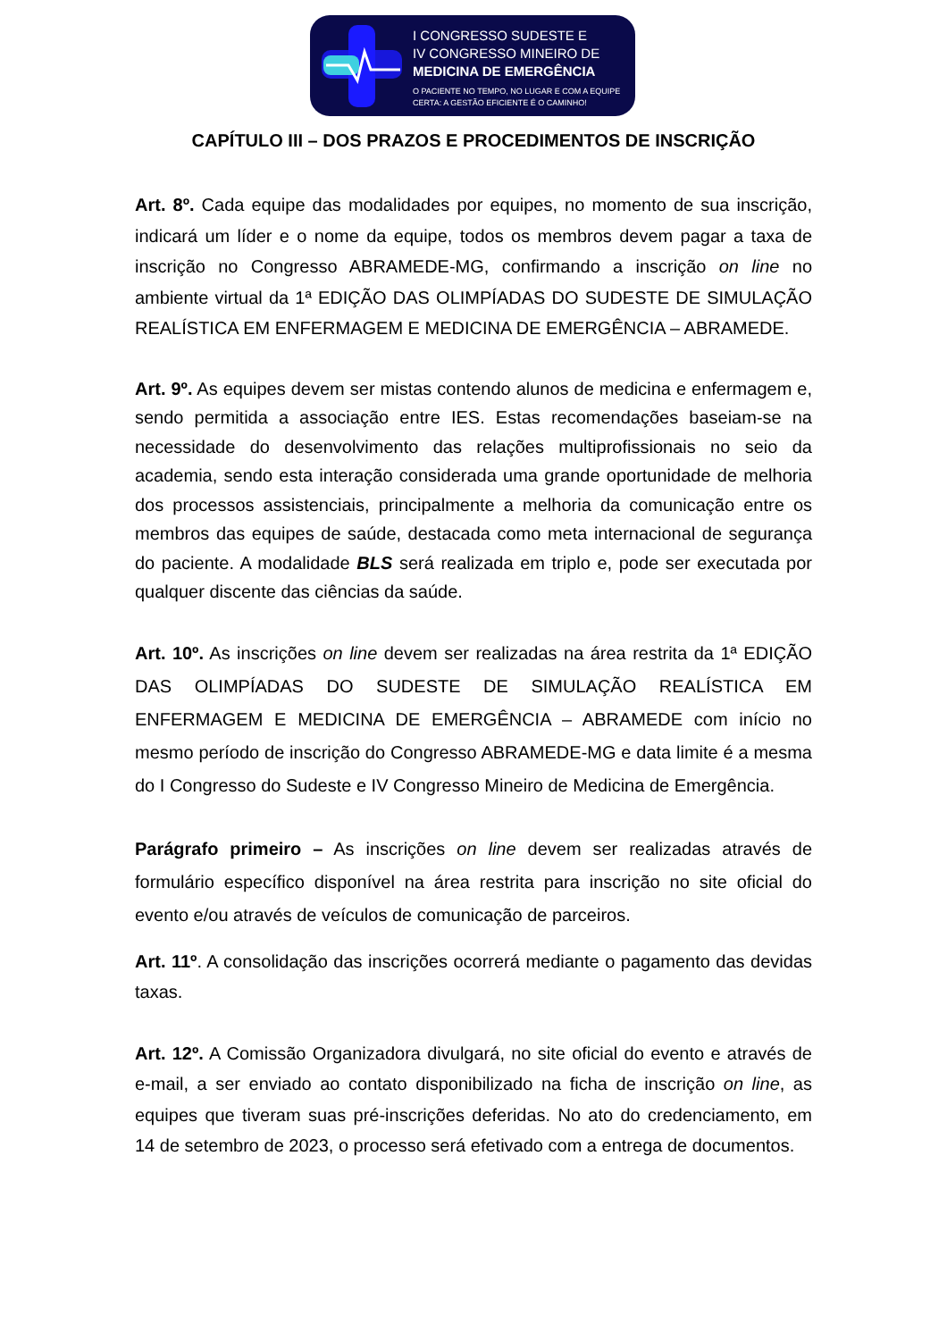I CONGRESSO SUDESTE E
IV CONGRESSO MINEIRO DE
MEDICINA DE EMERGÊNCIA
O PACIENTE NO TEMPO, NO LUGAR E COM A EQUIPE
CERTA: A GESTÃO EFICIENTE É O CAMINHO!
CAPÍTULO III – DOS PRAZOS E PROCEDIMENTOS DE INSCRIÇÃO
Art. 8º. Cada equipe das modalidades por equipes, no momento de sua inscrição, indicará um líder e o nome da equipe, todos os membros devem pagar a taxa de inscrição no Congresso ABRAMEDE-MG, confirmando a inscrição on line no ambiente virtual da 1ª EDIÇÃO DAS OLIMPÍADAS DO SUDESTE DE SIMULAÇÃO REALÍSTICA EM ENFERMAGEM E MEDICINA DE EMERGÊNCIA – ABRAMEDE.
Art. 9º. As equipes devem ser mistas contendo alunos de medicina e enfermagem e, sendo permitida a associação entre IES. Estas recomendações baseiam-se na necessidade do desenvolvimento das relações multiprofissionais no seio da academia, sendo esta interação considerada uma grande oportunidade de melhoria dos processos assistenciais, principalmente a melhoria da comunicação entre os membros das equipes de saúde, destacada como meta internacional de segurança do paciente. A modalidade BLS será realizada em triplo e, pode ser executada por qualquer discente das ciências da saúde.
Art. 10º. As inscrições on line devem ser realizadas na área restrita da 1ª EDIÇÃO DAS OLIMPÍADAS DO SUDESTE DE SIMULAÇÃO REALÍSTICA EM ENFERMAGEM E MEDICINA DE EMERGÊNCIA – ABRAMEDE com início no mesmo período de inscrição do Congresso ABRAMEDE-MG e data limite é a mesma do I Congresso do Sudeste e IV Congresso Mineiro de Medicina de Emergência.
Parágrafo primeiro – As inscrições on line devem ser realizadas através de formulário específico disponível na área restrita para inscrição no site oficial do evento e/ou através de veículos de comunicação de parceiros.
Art. 11º. A consolidação das inscrições ocorrerá mediante o pagamento das devidas taxas.
Art. 12º. A Comissão Organizadora divulgará, no site oficial do evento e através de e-mail, a ser enviado ao contato disponibilizado na ficha de inscrição on line, as equipes que tiveram suas pré-inscrições deferidas. No ato do credenciamento, em 14 de setembro de 2023, o processo será efetivado com a entrega de documentos.